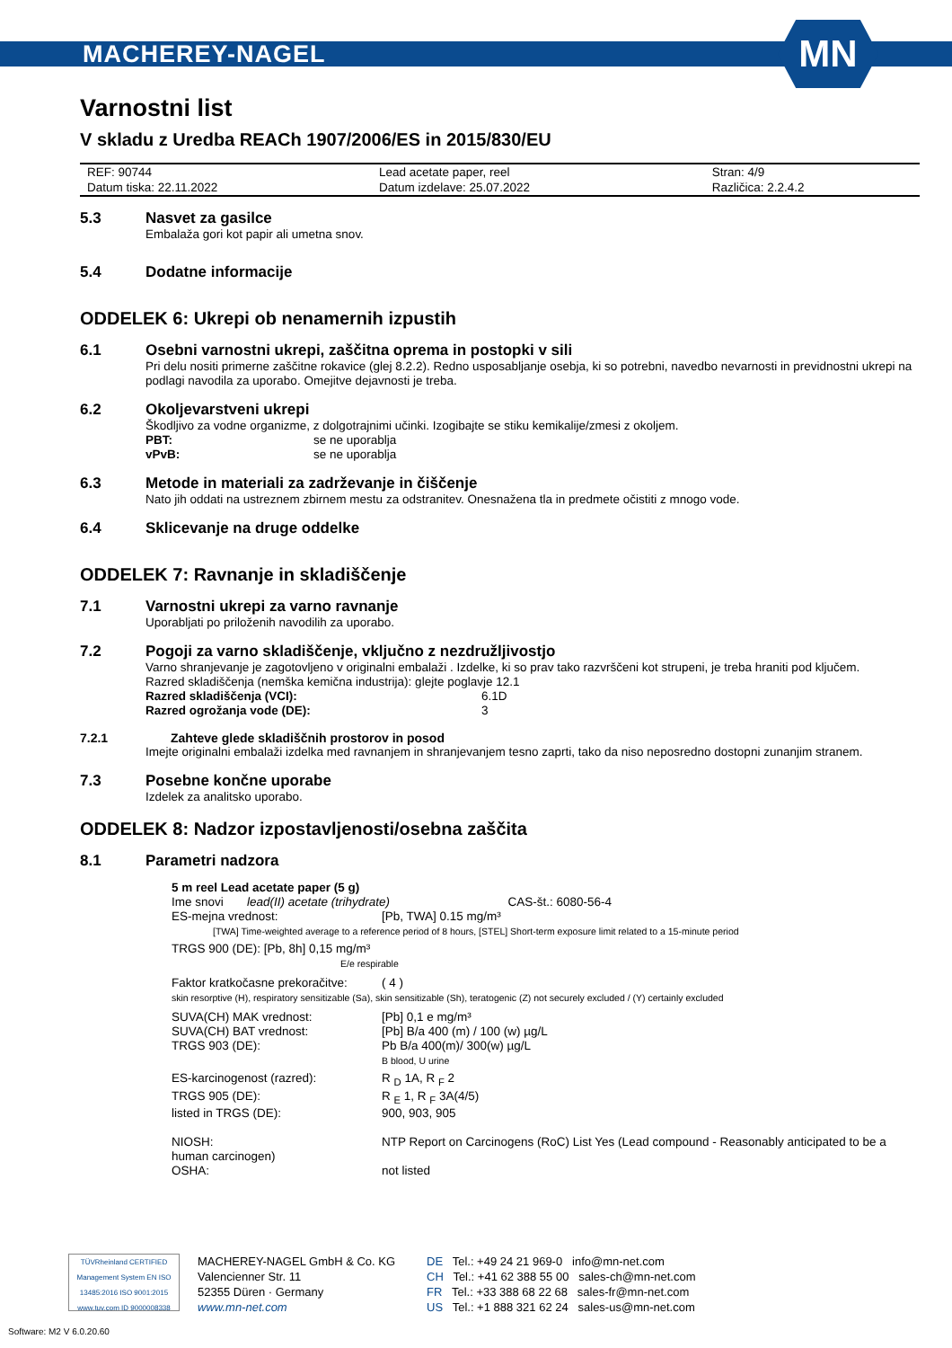MACHEREY-NAGEL MN
Varnostni list
V skladu z Uredba REACh 1907/2006/ES in 2015/830/EU
| REF: 90744 | Lead acetate paper, reel | Stran: 4/9 |
| Datum tiska: 22.11.2022 | Datum izdelave: 25.07.2022 | Različica: 2.2.4.2 |
5.3 Nasvet za gasilce
Embalaža gori kot papir ali umetna snov.
5.4 Dodatne informacije
ODDELEK 6: Ukrepi ob nenamernih izpustih
6.1 Osebni varnostni ukrepi, zaščitna oprema in postopki v sili
Pri delu nositi primerne zaščitne rokavice (glej 8.2.2). Redno usposabljanje osebja, ki so potrebni, navedbo nevarnosti in previdnostni ukrepi na podlagi navodila za uporabo. Omejitve dejavnosti je treba.
6.2 Okoljevarstveni ukrepi
Škodljivo za vodne organizme, z dolgotrajnimi učinki. Izogibajte se stiku kemikalije/zmesi z okoljem.
PBT: se ne uporablja
vPvB: se ne uporablja
6.3 Metode in materiali za zadrževanje in čiščenje
Nato jih oddati na ustreznem zbirnem mestu za odstranitev. Onesnažena tla in predmete očistiti z mnogo vode.
6.4 Sklicevanje na druge oddelke
ODDELEK 7: Ravnanje in skladiščenje
7.1 Varnostni ukrepi za varno ravnanje
Uporabljati po priloženih navodilih za uporabo.
7.2 Pogoji za varno skladiščenje, vključno z nezdružljivostjo
Varno shranjevanje je zagotovljeno v originalni embalaži . Izdelke, ki so prav tako razvrščeni kot strupeni, je treba hraniti pod ključem.
Razred skladiščenja (nemška kemična industrija): glejte poglavje 12.1
Razred skladiščenja (VCI): 6.1D
Razred ogrožanja vode (DE): 3
7.2.1 Zahteve glede skladiščnih prostorov in posod
Imejte originalni embalaži izdelka med ravnanjem in shranjevanjem tesno zaprti, tako da niso neposredno dostopni zunanjim stranem.
7.3 Posebne končne uporabe
Izdelek za analitsko uporabo.
ODDELEK 8: Nadzor izpostavljenosti/osebna zaščita
8.1 Parametri nadzora
5 m reel Lead acetate paper (5 g)
Ime snovi lead(II) acetate (trihydrate) CAS-št.: 6080-56-4
ES-mejna vrednost: [Pb, TWA] 0.15 mg/m³
[TWA] Time-weighted average to a reference period of 8 hours, [STEL] Short-term exposure limit related to a 15-minute period
TRGS 900 (DE): [Pb, 8h] 0,15 mg/m³
E/e respirable
Faktor kratkočasne prekoračitve: ( 4 )
skin resorptive (H), respiratory sensitizable (Sa), skin sensitizable (Sh), teratogenic (Z) not securely excluded / (Y) certainly excluded
SUVA(CH) MAK vrednost: [Pb] 0,1 e mg/m³
SUVA(CH) BAT vrednost: [Pb] B/a 400 (m) / 100 (w) µg/L
TRGS 903 (DE): Pb B/a 400(m)/ 300(w) µg/L
B blood, U urine
ES-karcinogenost (razred): R <sub>D</sub> 1A, R <sub>F</sub> 2
TRGS 905 (DE): R <sub>E</sub> 1, R <sub>F</sub> 3A(4/5)
listed in TRGS (DE): 900, 903, 905
NIOSH: NTP Report on Carcinogens (RoC) List Yes (Lead compound - Reasonably anticipated to be a
human carcinogen)
OSHA: not listed
TÜVRheinland CERTIFIED
Management System EN ISO 13485:2016 ISO 9001:2015
www.tuv.com ID 9000008338
MACHEREY-NAGEL GmbH & Co. KG
Valencienner Str. 11
52355 Düren · Germany
www.mn-net.com
DE Tel.: +49 24 21 969-0 info@mn-net.com
CH Tel.: +41 62 388 55 00 sales-ch@mn-net.com
FR Tel.: +33 388 68 22 68 sales-fr@mn-net.com
US Tel.: +1 888 321 62 24 sales-us@mn-net.com
Software: M2 V 6.0.20.60